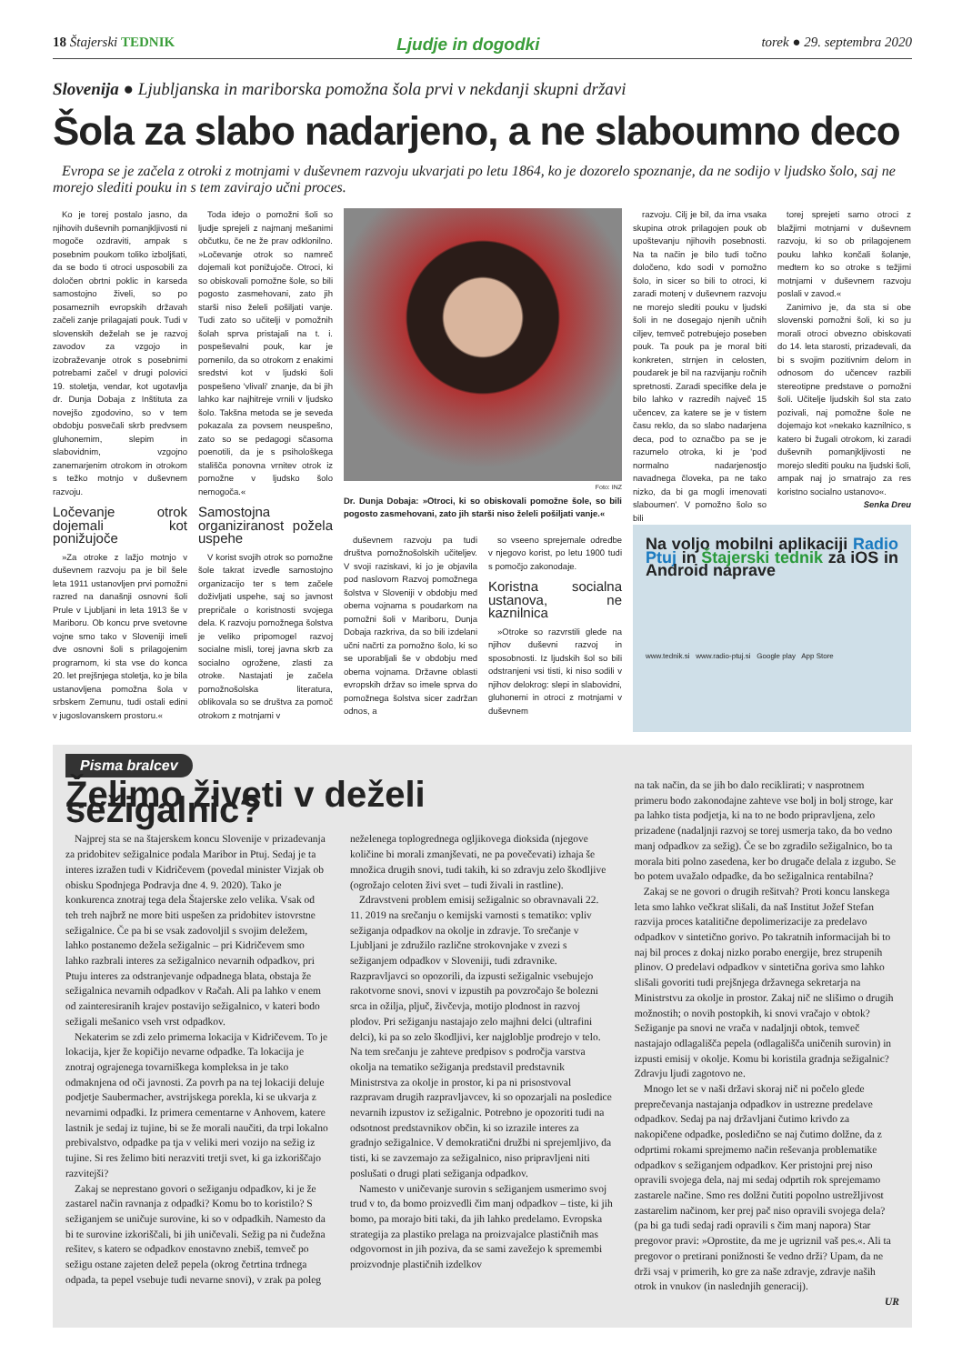18 Štajerski TEDNIK Ljudje in dogodki torek ● 29. septembra 2020
Slovenija ● Ljubljanska in mariborska pomožna šola prvi v nekdanji skupni državi
Šola za slabo nadarjeno, a ne slaboumno deco
Evropa se je začela z otroki z motnjami v duševnem razvoju ukvarjati po letu 1864, ko je dozorelo spoznanje, da ne sodijo v ljudsko šolo, saj ne morejo slediti pouku in s tem zavirajo učni proces.
Ko je torej postalo jasno, da njihovih duševnih pomanjkljivosti ni mogoče ozdraviti, ampak s posebnim poukom toliko izboljšati, da se bodo ti otroci usposobili za določen obrtni poklic in karseda samostojno živeli, so po posameznih evropskih državah začeli zanje prilagajati pouk. Tudi v slovenskih deželah se je razvoj zavodov za vzgojo in izobraževanje otrok s posebnimi potrebami začel v drugi polovici 19. stoletja, vendar, kot ugotavlja dr. Dunja Dobaja z Inštituta za novejšo zgodovino, so v tem obdobju posvečali skrb predvsem gluhonemim, slepim in slabovidnim, vzgojno zanemarjenim otrokom in otrokom s težko motnjo v duševnem razvoju.
Ločevanje otrok dojemali kot ponižujoče
»Za otroke z lažjo motnjo v duševnem razvoju pa je bil šele leta 1911 ustanovljen prvi pomožni razred na današnji osnovni šoli Prule v Ljubljani in leta 1913 še v Mariboru. Ob koncu prve svetovne vojne smo tako v Sloveniji imeli dve osnovni šoli s prilagojenim programom, ki sta vse do konca 20. let prejšnjega stoletja, ko je bila ustanovljena pomožna šola v srbskem Zemunu, tudi ostali edini v jugoslovanskem prostoru.«
Toda idejo o pomožni šoli so ljudje sprejeli z najmanj mešanimi občutku, če ne že prav odklonilno. »Ločevanje otrok so namreč dojemali kot ponižujoče. Otroci, ki so obiskovali pomožne šole, so bili pogosto zasmehovani, zato jih starši niso želeli pošiljati vanje. Tudi zato so učitelji v pomožnih šolah sprva pristajali na t. i. pospeševalni pouk, kar je pomenilo, da so otrokom z enakimi sredstvi kot v ljudski šoli pospešeno 'vlivali' znanje, da bi jih lahko kar najhitreje vrnili v ljudsko šolo. Takšna metoda se je seveda pokazala za povsem neuspešno, zato so se pedagogi sčasoma poenotili, da je s psihološkega stališča ponovna vrnitev otrok iz pomožne v ljudsko šolo nemogoča.«
Samostojna organiziranost požela uspehe
V korist svojih otrok so pomožne šole takrat izvedle samostojno organizacijo ter s tem začele doživljati uspehe, saj so javnost prepričale o koristnosti svojega dela. K razvoju pomožnega šolstva je veliko pripomogel razvoj socialne misli, torej javna skrb za socialno ogrožene, zlasti za otroke. Nastajati je začela pomožnošolska literatura, oblikovala so se društva za pomoč otrokom z motnjami v
Foto: INZ
Dr. Dunja Dobaja: »Otroci, ki so obiskovali pomožne šole, so bili pogosto zasmehovani, zato jih starši niso želeli pošiljati vanje.«
duševnem razvoju pa tudi društva pomožnošolskih učiteljev. V svoji raziskavi, ki jo je objavila pod naslovom Razvoj pomožnega šolstva v Sloveniji v obdobju med obema vojnama s poudarkom na pomožni šoli v Mariboru, Dunja Dobaja razkriva, da so bili izdelani učni načrti za pomožno šolo, ki so se uporabljali še v obdobju med obema vojnama. Državne oblasti evropskih držav so imele sprva do pomožnega šolstva sicer zadržan odnos, a
so vseeno sprejemale odredbe v njegovo korist, po letu 1900 tudi s pomočjo zakonodaje.
Koristna socialna ustanova, ne kaznilnica
»Otroke so razvrstili glede na njihov duševni razvoj in sposobnosti. Iz ljudskih šol so bili odstranjeni vsi tisti, ki niso sodili v njihov delokrog: slepi in slabovidni, gluhonemi in otroci z motnjami v duševnem
razvoju. Cilj je bil, da ima vsaka skupina otrok prilagojen pouk ob upoštevanju njihovih posebnosti. Na ta način je bilo tudi točno določeno, kdo sodi v pomožno šolo, in sicer so bili to otroci, ki zaradi motenj v duševnem razvoju ne morejo slediti pouku v ljudski šoli in ne dosegajo njenih učnih ciljev, temveč potrebujejo poseben pouk. Ta pouk pa je moral biti konkreten, strnjen in celosten, poudarek je bil na razvijanju ročnih spretnosti. Zaradi specifike dela je bilo lahko v razredih največ 15 učencev, za katere se je v tistem času reklo, da so slabo nadarjena deca, pod to označbo pa se je razumelo otroka, ki je 'pod normalno nadarjenostjo navadnega človeka, pa ne tako nizko, da bi ga mogli imenovati slaboumen'. V pomožno šolo so bili
torej sprejeti samo otroci z blažjimi motnjami v duševnem razvoju, ki so ob prilagojenem pouku lahko končali šolanje, medtem ko so otroke s težjimi motnjami v duševnem razvoju poslali v zavod.«
Zanimivo je, da sta si obe slovenski pomožni šoli, ki so ju morali otroci obvezno obiskovati do 14. leta starosti, prizadevali, da bi s svojim pozitivnim delom in odnosom do učencev razbili stereotipne predstave o pomožni šoli. Učitelje ljudskih šol sta zato pozivali, naj pomožne šole ne dojemajo kot »nekako kaznilnico, s katero bi žugali otrokom, ki zaradi duševnih pomanjkljivosti ne morejo slediti pouku na ljudski šoli, ampak naj jo smatrajo za res koristno socialno ustanovo«.
Senka Dreu
Na voljo mobilni aplikaciji Radio Ptuj in Štajerski tednik za iOS in Android naprave
www.tednik.si www.radio-ptuj.si Google play App Store
Pisma bralcev
Želimo živeti v deželi sežigalnic?
Najprej sta se na štajerskem koncu Slovenije v prizadevanja za pridobitev sežigalnice podala Maribor in Ptuj. Sedaj je ta interes izražen tudi v Kidričevem (povedal minister Vizjak ob obisku Spodnjega Podravja dne 4. 9. 2020). Tako je konkurenca znotraj tega dela Štajerske zelo velika. Vsak od teh treh najbrž ne more biti uspešen za pridobitev istovrstne sežigalnice. Če pa bi se vsak zadovoljil s svojim deležem, lahko postanemo dežela sežigalnic – pri Kidričevem smo lahko razbrali interes za sežigalnico nevarnih odpadkov, pri Ptuju interes za odstranjevanje odpadnega blata, obstaja že sežigalnica nevarnih odpadkov v Račah. Ali pa lahko v enem od zainteresiranih krajev postavijo sežigalnico, v kateri bodo sežigali mešanico vseh vrst odpadkov.
Nekaterim se zdi zelo primerna lokacija v Kidričevem. To je lokacija, kjer že kopičijo nevarne odpadke. Ta lokacija je znotraj ograjenega tovarniškega kompleksa in je tako odmaknjena od oči javnosti. Za povrh pa na tej lokaciji deluje podjetje Saubermacher, avstrijskega porekla, ki se ukvarja z nevarnimi odpadki. Iz primera cementarne v Anhovem, katere lastnik je sedaj iz tujine, bi se že morali naučiti, da trpi lokalno prebivalstvo, odpadke pa tja v veliki meri vozijo na sežig iz tujine. Si res želimo biti nerazviti tretji svet, ki ga izkoriščajo razvitejši?
Zakaj se neprestano govori o sežiganju odpadkov, ki je že zastarel način ravnanja z odpadki? Komu bo to koristilo? S sežiganjem se uničuje surovine, ki so v odpadkih. Namesto da bi te surovine izkoriščali, bi jih uničevali. Sežig pa ni čudežna rešitev, s katero se odpadkov enostavno znebiš, temveč po sežigu ostane zajeten delež pepela (okrog četrtina trdnega odpada, ta pepel vsebuje tudi nevarne snovi), v zrak pa poleg neželenega toplogrednega ogljikovega dioksida (njegove količine bi morali zmanjševati, ne pa povečevati) izhaja še množica drugih snovi, tudi takih, ki so zdravju zelo škodljive (ogrožajo celoten živi svet – tudi živali in rastline).
Zdravstveni problem emisij sežigalnic so obravnavali 22. 11. 2019 na srečanju o kemijski varnosti s tematiko: vpliv sežiganja odpadkov na okolje in zdravje. To srečanje v Ljubljani je združilo različne strokovnjake v zvezi s sežiganjem odpadkov v Sloveniji, tudi zdravnike. Razpravljavci so opozorili, da izpusti sežigalnic vsebujejo rakotvorne snovi, snovi v izpustih pa povzročajo še bolezni srca in ožilja, pljuč, živčevja, motijo plodnost in razvoj plodov. Pri sežiganju nastajajo zelo majhni delci (ultrafini delci), ki pa so zelo škodljivi, ker najgloblje prodrejo v telo. Na tem srečanju je zahteve predpisov s področja varstva okolja na tematiko sežiganja predstavil predstavnik Ministrstva za okolje in prostor, ki pa ni prisostvoval razpravam drugih razpravljavcev, ki so opozarjali na posledice nevarnih izpustov iz sežigalnic. Potrebno je opozoriti tudi na odsotnost predstavnikov občin, ki so izrazile interes za gradnjo sežigalnice. V demokratični družbi ni sprejemljivo, da tisti, ki se zavzemajo za sežigalnico, niso pripravljeni niti poslušati o drugi plati sežiganja odpadkov.
Namesto v uničevanje surovin s sežiganjem usmerimo svoj trud v to, da bomo proizvedli čim manj odpadkov – tiste, ki jih bomo, pa morajo biti taki, da jih lahko predelamo. Evropska strategija za plastiko prelaga na proizvajalce plastičnih mas odgovornost in jih poziva, da se sami zavežejo k spremembi proizvodnje plastičnih izdelkov
na tak način, da se jih bo dalo reciklirati; v nasprotnem primeru bodo zakonodajne zahteve vse bolj in bolj stroge, kar pa lahko tista podjetja, ki na to ne bodo pripravljena, zelo prizadene (nadaljnji razvoj se torej usmerja tako, da bo vedno manj odpadkov za sežig). Če se bo zgradilo sežigalnico, bo ta morala biti polno zasedena, ker bo drugače delala z izgubo. Se bo potem uvažalo odpadke, da bo sežigalnica rentabilna?
Zakaj se ne govori o drugih rešitvah? Proti koncu lanskega leta smo lahko večkrat slišali, da naš Institut Jožef Stefan razvija proces katalitične depolimerizacije za predelavo odpadkov v sintetično gorivo. Po takratnih informacijah bi to naj bil proces z dokaj nizko porabo energije, brez strupenih plinov. O predelavi odpadkov v sintetična goriva smo lahko slišali govoriti tudi prejšnjega državnega sekretarja na Ministrstvu za okolje in prostor. Zakaj nič ne slišimo o drugih možnostih; o novih postopkih, ki snovi vračajo v obtok? Sežiganje pa snovi ne vrača v nadaljnji obtok, temveč nastajajo odlagališča pepela (odlagališča uničenih surovin) in izpusti emisij v okolje. Komu bi koristila gradnja sežigalnic? Zdravju ljudi zagotovo ne.
Mnogo let se v naši državi skoraj nič ni počelo glede preprečevanja nastajanja odpadkov in ustrezne predelave odpadkov. Sedaj pa naj državljani čutimo krivdo za nakopičene odpadke, posledično se naj čutimo dolžne, da z odprtimi rokami sprejmemo način reševanja problematike odpadkov s sežiganjem odpadkov. Ker pristojni prej niso opravili svojega dela, naj mi sedaj odprtih rok sprejemamo zastarele načine. Smo res dolžni čutiti popolno ustrežljivost zastarelim načinom, ker prej pač niso opravili svojega dela? (pa bi ga tudi sedaj radi opravili s čim manj napora) Star pregovor pravi: »Oprostite, da me je ugriznil vaš pes.«. Ali ta pregovor o pretirani ponižnosti še vedno drži? Upam, da ne drži vsaj v primerih, ko gre za naše zdravje, zdravje naših otrok in vnukov (in naslednjih generacij).
UR